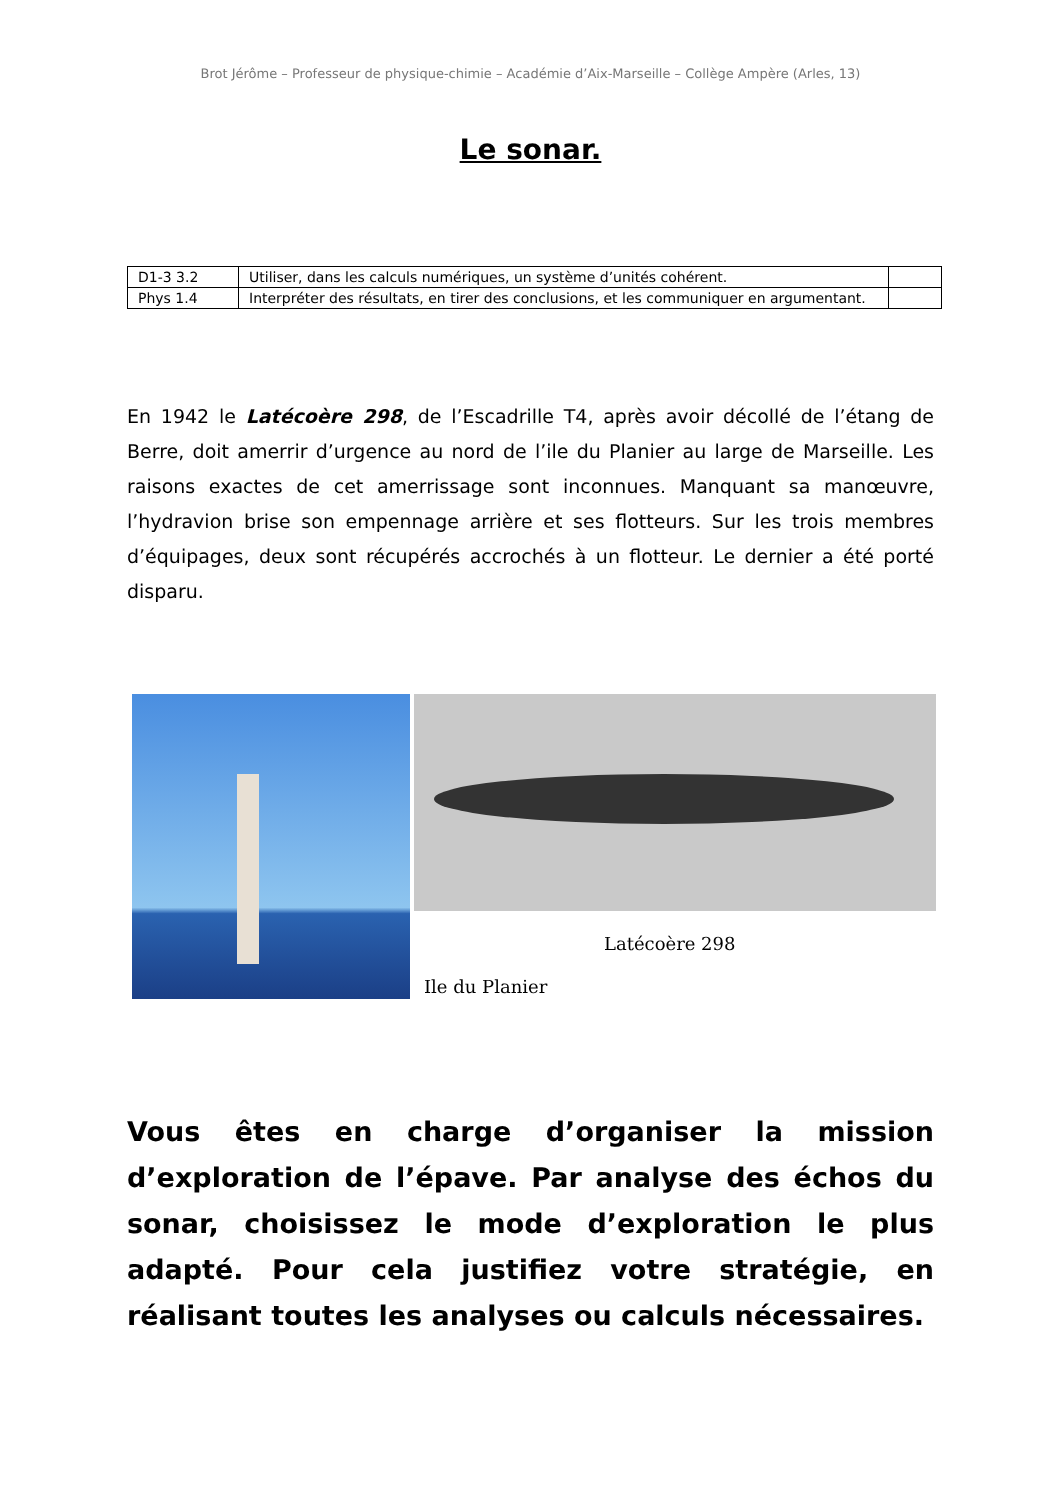Brot Jérôme – Professeur de physique-chimie – Académie d’Aix-Marseille – Collège Ampère (Arles, 13)
Le sonar.
| D1-3 3.2 | Utiliser, dans les calculs numériques, un système d’unités cohérent. | |
| Phys 1.4 | Interpréter des résultats, en tirer des conclusions, et les communiquer en argumentant. | |
En 1942 le Latécoère 298, de l’Escadrille T4, après avoir décollé de l’étang de Berre, doit amerrir d’urgence au nord de l’ile du Planier au large de Marseille. Les raisons exactes de cet amerrissage sont inconnues. Manquant sa manœuvre, l’hydravion brise son empennage arrière et ses flotteurs. Sur les trois membres d’équipages, deux sont récupérés accrochés à un flotteur. Le dernier a été porté disparu.
Latécoère 298
Ile du Planier
Vous êtes en charge d’organiser la mission d’exploration de l’épave. Par analyse des échos du sonar, choisissez le mode d’exploration le plus adapté. Pour cela justifiez votre stratégie, en réalisant toutes les analyses ou calculs nécessaires.